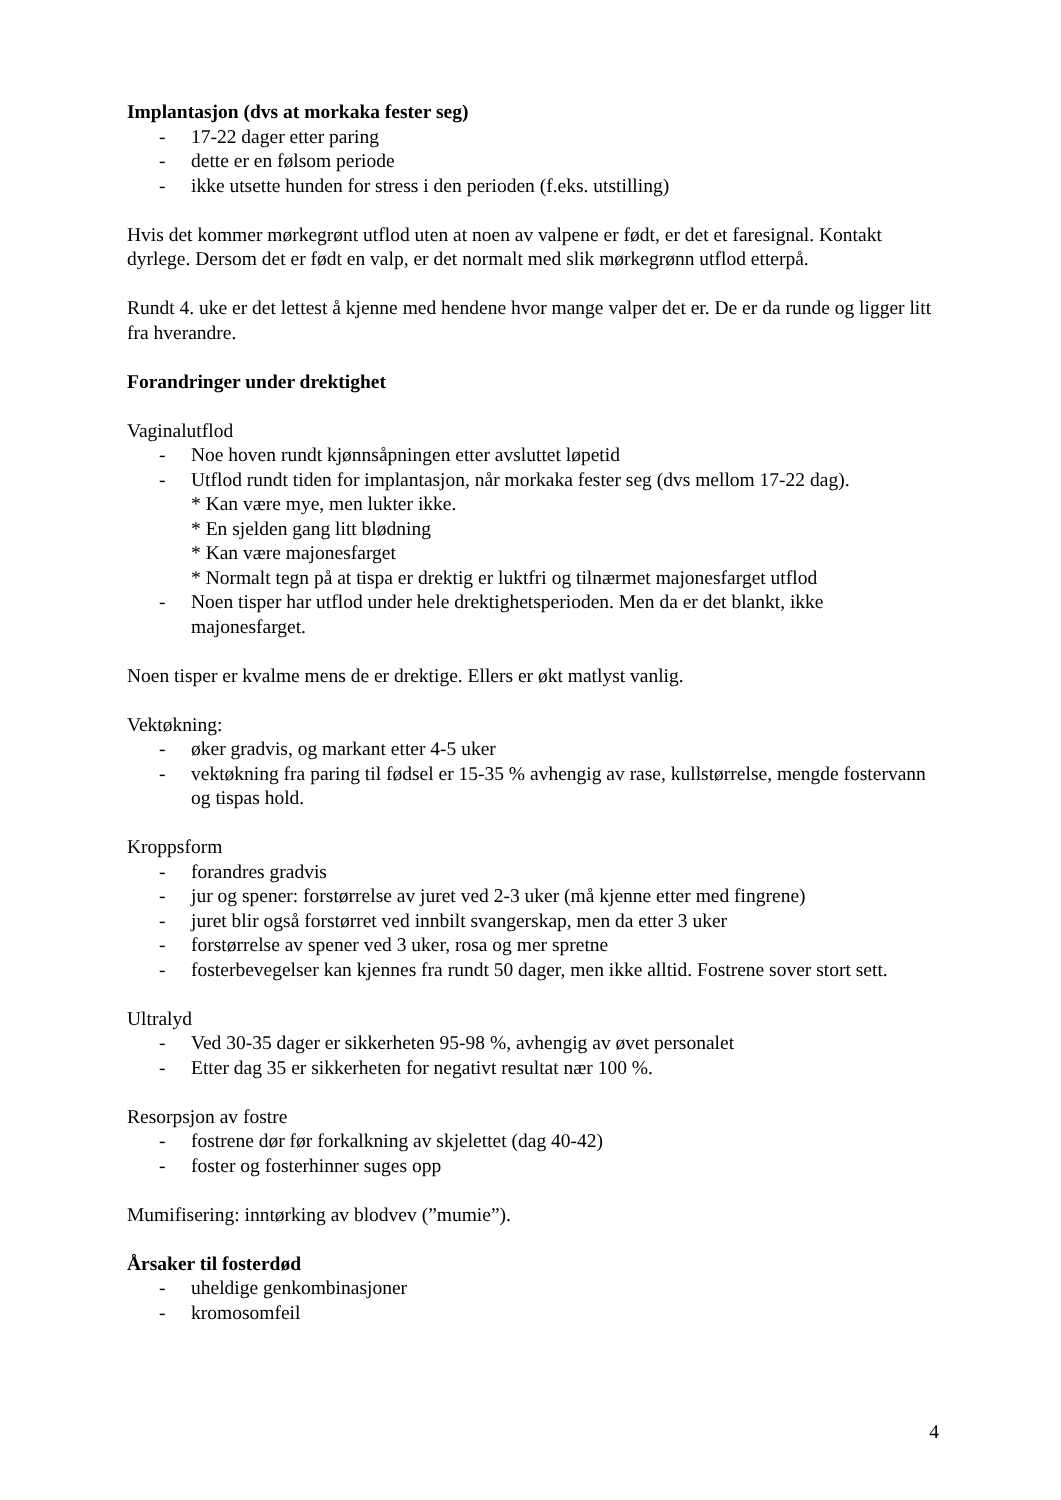Implantasjon (dvs at morkaka fester seg)
- 17-22 dager etter paring
- dette er en følsom periode
- ikke utsette hunden for stress i den perioden (f.eks. utstilling)
Hvis det kommer mørkegrønt utflod uten at noen av valpene er født, er det et faresignal. Kontakt dyrlege. Dersom det er født en valp, er det normalt med slik mørkegrønn utflod etterpå.
Rundt 4. uke er det lettest å kjenne med hendene hvor mange valper det er. De er da runde og ligger litt fra hverandre.
Forandringer under drektighet
Vaginalutflod
- Noe hoven rundt kjønnsåpningen etter avsluttet løpetid
- Utflod rundt tiden for implantasjon, når morkaka fester seg (dvs mellom 17-22 dag).
* Kan være mye, men lukter ikke.
* En sjelden gang litt blødning
* Kan være majonesfarget
* Normalt tegn på at tispa er drektig er luktfri og tilnærmet majonesfarget utflod
- Noen tisper har utflod under hele drektighetsperioden. Men da er det blankt, ikke majonesfarget.
Noen tisper er kvalme mens de er drektige. Ellers er økt matlyst vanlig.
Vektøkning:
- øker gradvis, og markant etter 4-5 uker
- vektøkning fra paring til fødsel er 15-35 % avhengig av rase, kullstørrelse, mengde fostervann og tispas hold.
Kroppsform
- forandres gradvis
- jur og spener: forstørrelse av juret ved 2-3 uker (må kjenne etter med fingrene)
- juret blir også forstørret ved innbilt svangerskap, men da etter 3 uker
- forstørrelse av spener ved 3 uker, rosa og mer spretne
- fosterbevegelser kan kjennes fra rundt 50 dager, men ikke alltid. Fostrene sover stort sett.
Ultralyd
- Ved 30-35 dager er sikkerheten 95-98 %, avhengig av øvet personalet
- Etter dag 35 er sikkerheten for negativt resultat nær 100 %.
Resorpsjon av fostre
- fostrene dør før forkalkning av skjelettet (dag 40-42)
- foster og fosterhinner suges opp
Mumifisering: inntørking av blodvev (”mumie”).
Årsaker til fosterdød
- uheldige genkombinasjoner
- kromosomfeil
4